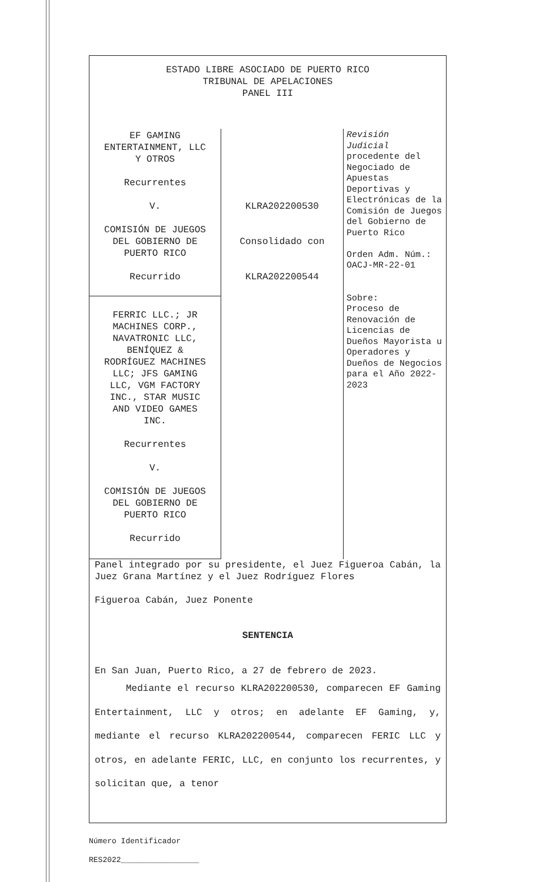ESTADO LIBRE ASOCIADO DE PUERTO RICO
TRIBUNAL DE APELACIONES
PANEL III
| EF GAMING ENTERTAINMENT, LLC Y OTROS Recurrentes V. COMISIÓN DE JUEGOS DEL GOBIERNO DE PUERTO RICO Recurrido | KLRA202200530 Consolidado con KLRA202200544 | Revisión Judicial procedente del Negociado de Apuestas Deportivas y Electrónicas de la Comisión de Juegos del Gobierno de Puerto Rico Orden Adm. Núm.: OACJ-MR-22-01 Sobre: Proceso de Renovación de Licencias de Dueños Mayorista u Operadores y Dueños de Negocios para el Año 2022-2023 |
| FERRIC LLC.; JR MACHINES CORP., NAVATRONIC LLC, BENÍQUEZ & RODRÍGUEZ MACHINES LLC; JFS GAMING LLC, VGM FACTORY INC., STAR MUSIC AND VIDEO GAMES INC. Recurrentes V. COMISIÓN DE JUEGOS DEL GOBIERNO DE PUERTO RICO Recurrido | | |
Panel integrado por su presidente, el Juez Figueroa Cabán, la Juez Grana Martínez y el Juez Rodríguez Flores
Figueroa Cabán, Juez Ponente
SENTENCIA
En San Juan, Puerto Rico, a 27 de febrero de 2023.
Mediante el recurso KLRA202200530, comparecen EF Gaming Entertainment, LLC y otros; en adelante EF Gaming, y, mediante el recurso KLRA202200544, comparecen FERIC LLC y otros, en adelante FERIC, LLC, en conjunto los recurrentes, y solicitan que, a tenor
Número Identificador
RES2022_________________